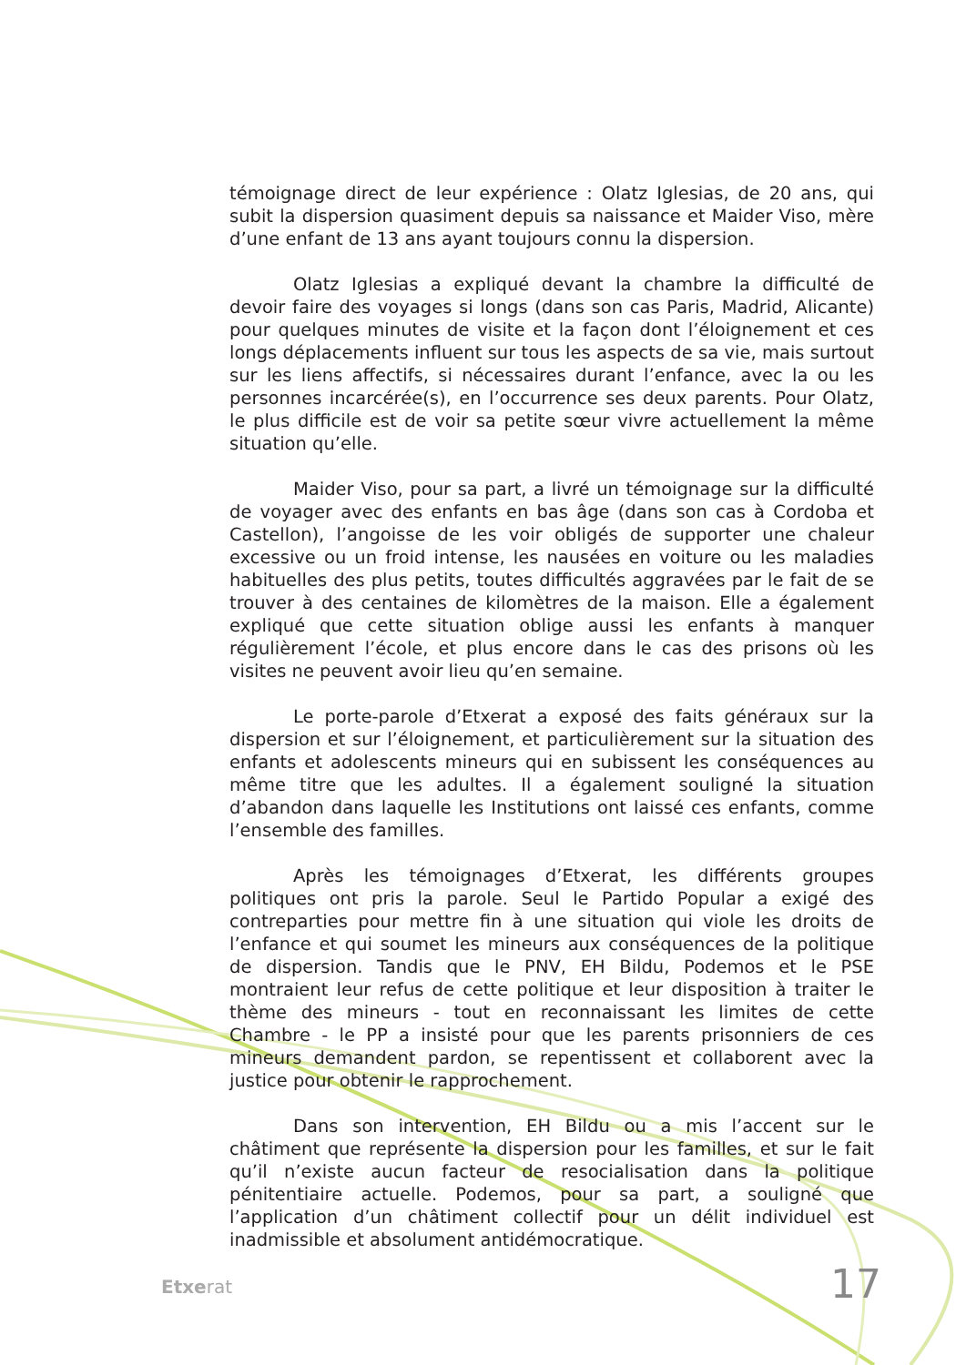témoignage direct de leur expérience : Olatz Iglesias, de 20 ans, qui subit la dispersion quasiment depuis sa naissance et Maider Viso, mère d’une enfant de 13 ans ayant toujours connu la dispersion.
Olatz Iglesias a expliqué devant la chambre la difficulté de devoir faire des voyages si longs (dans son cas Paris, Madrid, Alicante) pour quelques minutes de visite et la façon dont l’éloignement et ces longs déplacements influent sur tous les aspects de sa vie, mais surtout sur les liens affectifs, si nécessaires durant l’enfance, avec la ou les personnes incarcérée(s), en l’occurrence ses deux parents. Pour Olatz, le plus difficile est de voir sa petite sœur vivre actuellement la même situation qu’elle.
Maider Viso, pour sa part, a livré un témoignage sur la difficulté de voyager avec des enfants en bas âge (dans son cas à Cordoba et Castellon), l’angoisse de les voir obligés de supporter une chaleur excessive ou un froid intense, les nausées en voiture ou les maladies habituelles des plus petits, toutes difficultés aggravées par le fait de se trouver à des centaines de kilomètres de la maison. Elle a également expliqué que cette situation oblige aussi les enfants à manquer régulièrement l’école, et plus encore dans le cas des prisons où les visites ne peuvent avoir lieu qu’en semaine.
Le porte-parole d’Etxerat a exposé des faits généraux sur la dispersion et sur l’éloignement, et particulièrement sur la situation des enfants et adolescents mineurs qui en subissent les conséquences au même titre que les adultes. Il a également souligné la situation d’abandon dans laquelle les Institutions ont laissé ces enfants, comme l’ensemble des familles.
Après les témoignages d’Etxerat, les différents groupes politiques ont pris la parole. Seul le Partido Popular a exigé des contreparties pour mettre fin à une situation qui viole les droits de l’enfance et qui soumet les mineurs aux conséquences de la politique de dispersion. Tandis que le PNV, EH Bildu, Podemos et le PSE montraient leur refus de cette politique et leur disposition à traiter le thème des mineurs - tout en reconnaissant les limites de cette Chambre - le PP a insisté pour que les parents prisonniers de ces mineurs demandent pardon, se repentissent et collaborent avec la justice pour obtenir le rapprochement.
Dans son intervention, EH Bildu ou a mis l’accent sur le châtiment que représente la dispersion pour les familles, et sur le fait qu’il n’existe aucun facteur de resocialisation dans la politique pénitentiaire actuelle. Podemos, pour sa part, a souligné que l’application d’un châtiment collectif pour un délit individuel est inadmissible et absolument antidémocratique.
Etxerat 17